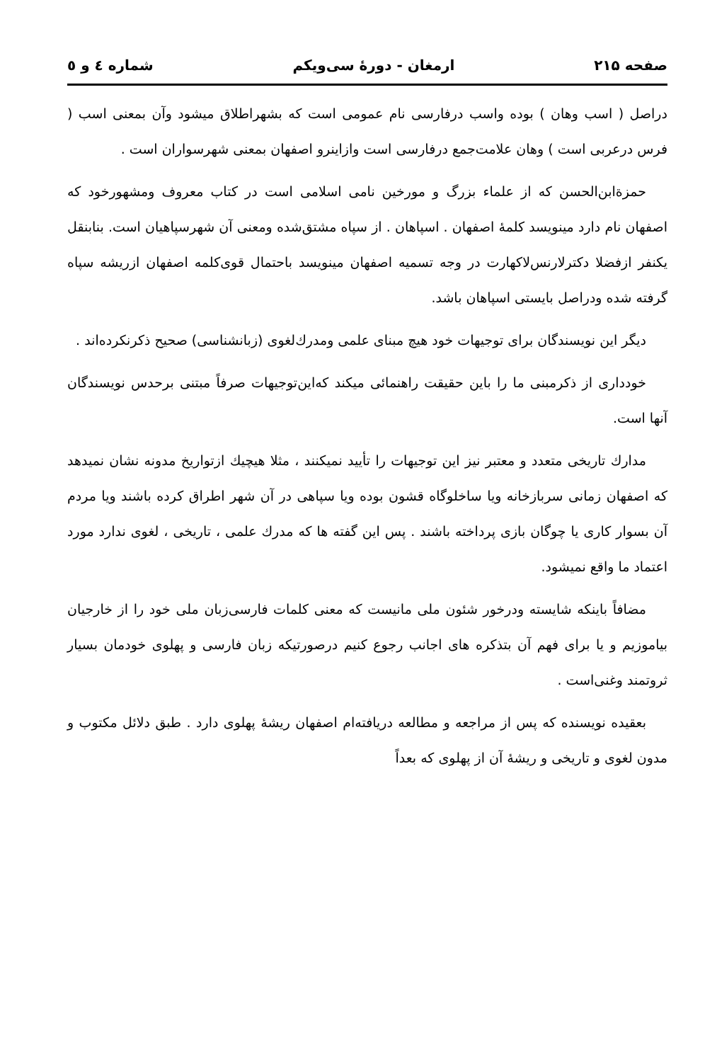صفحه ۲۱۵ ارمغان - دورهٔ سی‌ویکم شماره ٤ و ٥
دراصل ( اسب وهان ) بوده واسب درفارسی نام عمومی است که بشهراطلاق میشود وآن بمعنی اسب ( فرس درعربی است ) وهان علامت‌جمع درفارسی است وازاینرو اصفهان بمعنی شهرسواران است .
حمزةابن‌الحسن که از علماء بزرگ و مورخین نامی اسلامی است در کتاب معروف ومشهورخود که اصفهان نام دارد مینویسد کلمهٔ اصفهان . اسپاهان . از سپاه مشتق‌شده ومعنی آن شهرسپاهیان است. بنابنقل یکنفر ازفضلا دکترلارنس‌لاکهارت در وجه تسمیه اصفهان مینویسد باحتمال قوی‌کلمه اصفهان ازریشه سپاه گرفته شده ودراصل بایستی اسپاهان باشد.
دیگر این نویسندگان برای توجیهات خود هیچ مبنای علمی ومدرك‌لغوی (زبانشناسی) صحیح ذکرنکرده‌اند .
خودداری از ذکرمبنی ما را باین حقیقت راهنمائی میکند که‌این‌توجیهات صرفاً مبتنی برحدس نویسندگان آنها است.
مدارك تاریخی متعدد و معتبر نیز این توجیهات را تأیید نمیکنند ، مثلا هیچیك ازتواریخ مدونه نشان نمیدهد که اصفهان زمانی سربازخانه ویا ساخلوگاه قشون بوده ویا سپاهی در آن شهر اطراق کرده باشند ویا مردم آن بسوار کاری یا چوگان بازی پرداخته باشند . پس این گفته ها که مدرك علمی ، تاریخی ، لغوی ندارد مورد اعتماد ما واقع نمیشود.
مضافاً باینکه شایسته ودرخور شئون ملی مانیست که معنی کلمات فارسی‌زبان ملی خود را از خارجیان بیاموزیم و یا برای فهم آن بتذکره های اجانب رجوع کنیم درصورتیکه زبان فارسی و پهلوی خودمان بسیار ثروتمند وغنی‌است .
بعقیده نویسنده که پس از مراجعه و مطالعه دریافته‌ام اصفهان ریشهٔ پهلوی دارد . طبق دلائل مکتوب و مدون لغوی و تاریخی و ریشهٔ آن از پهلوی که بعداً